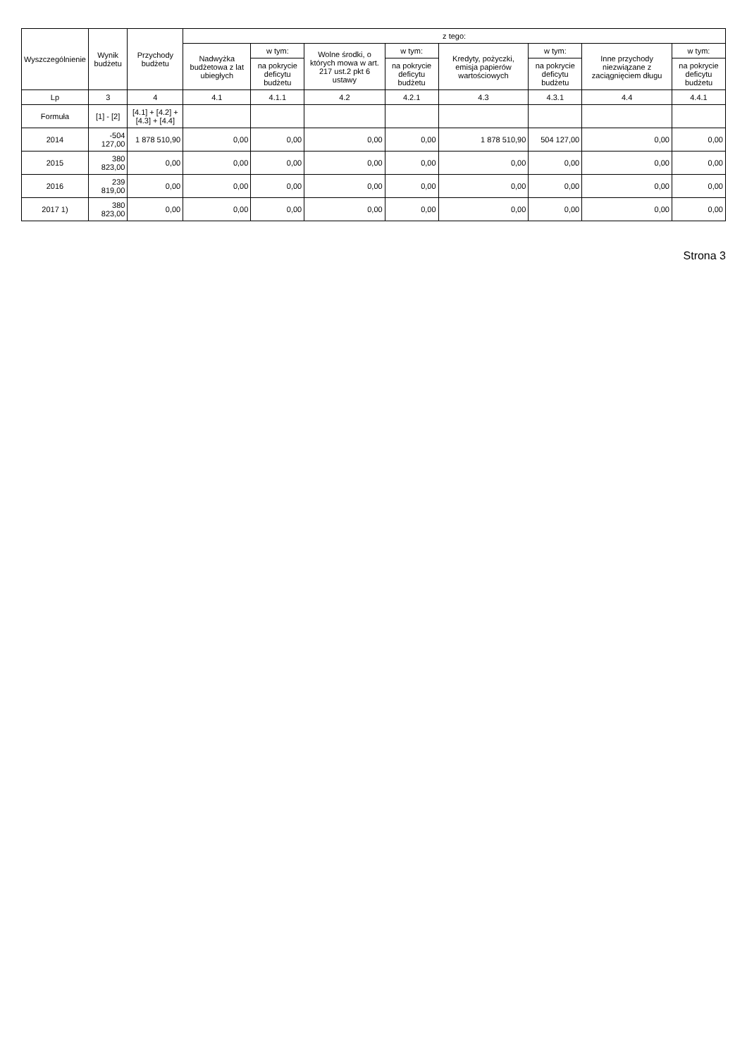| Wyszczególnienie | Wynik budżetu | Przychody budżetu | z tego: | | | | | | | |
| --- | --- | --- | --- | --- | --- | --- | --- | --- | --- | --- |
| | | | Nadwyżka budżetowa z lat ubiegłych | w tym: | Wolne środki, o których mowa w art. 217 ust.2 pkt 6 ustawy | w tym: | Kredyty, pożyczki, emisja papierów wartościowych | w tym: | Inne przychody niezwiązane z zaciągnięciem długu | w tym: |
| | | | | na pokrycie deficytu budżetu | | na pokrycie deficytu budżetu | | na pokrycie deficytu budżetu | | na pokrycie deficytu budżetu |
| Lp | 3 | 4 | 4.1 | 4.1.1 | 4.2 | 4.2.1 | 4.3 | 4.3.1 | 4.4 | 4.4.1 |
| Formuła | [1] - [2] | [4.1] + [4.2] + [4.3] + [4.4] | | | | | | | | |
| 2014 | -504 127,00 | 1 878 510,90 | 0,00 | 0,00 | 0,00 | 0,00 | 1 878 510,90 | 504 127,00 | 0,00 | 0,00 |
| 2015 | 380 823,00 | 0,00 | 0,00 | 0,00 | 0,00 | 0,00 | 0,00 | 0,00 | 0,00 | 0,00 |
| 2016 | 239 819,00 | 0,00 | 0,00 | 0,00 | 0,00 | 0,00 | 0,00 | 0,00 | 0,00 | 0,00 |
| 2017 1) | 380 823,00 | 0,00 | 0,00 | 0,00 | 0,00 | 0,00 | 0,00 | 0,00 | 0,00 | 0,00 |
Strona 3